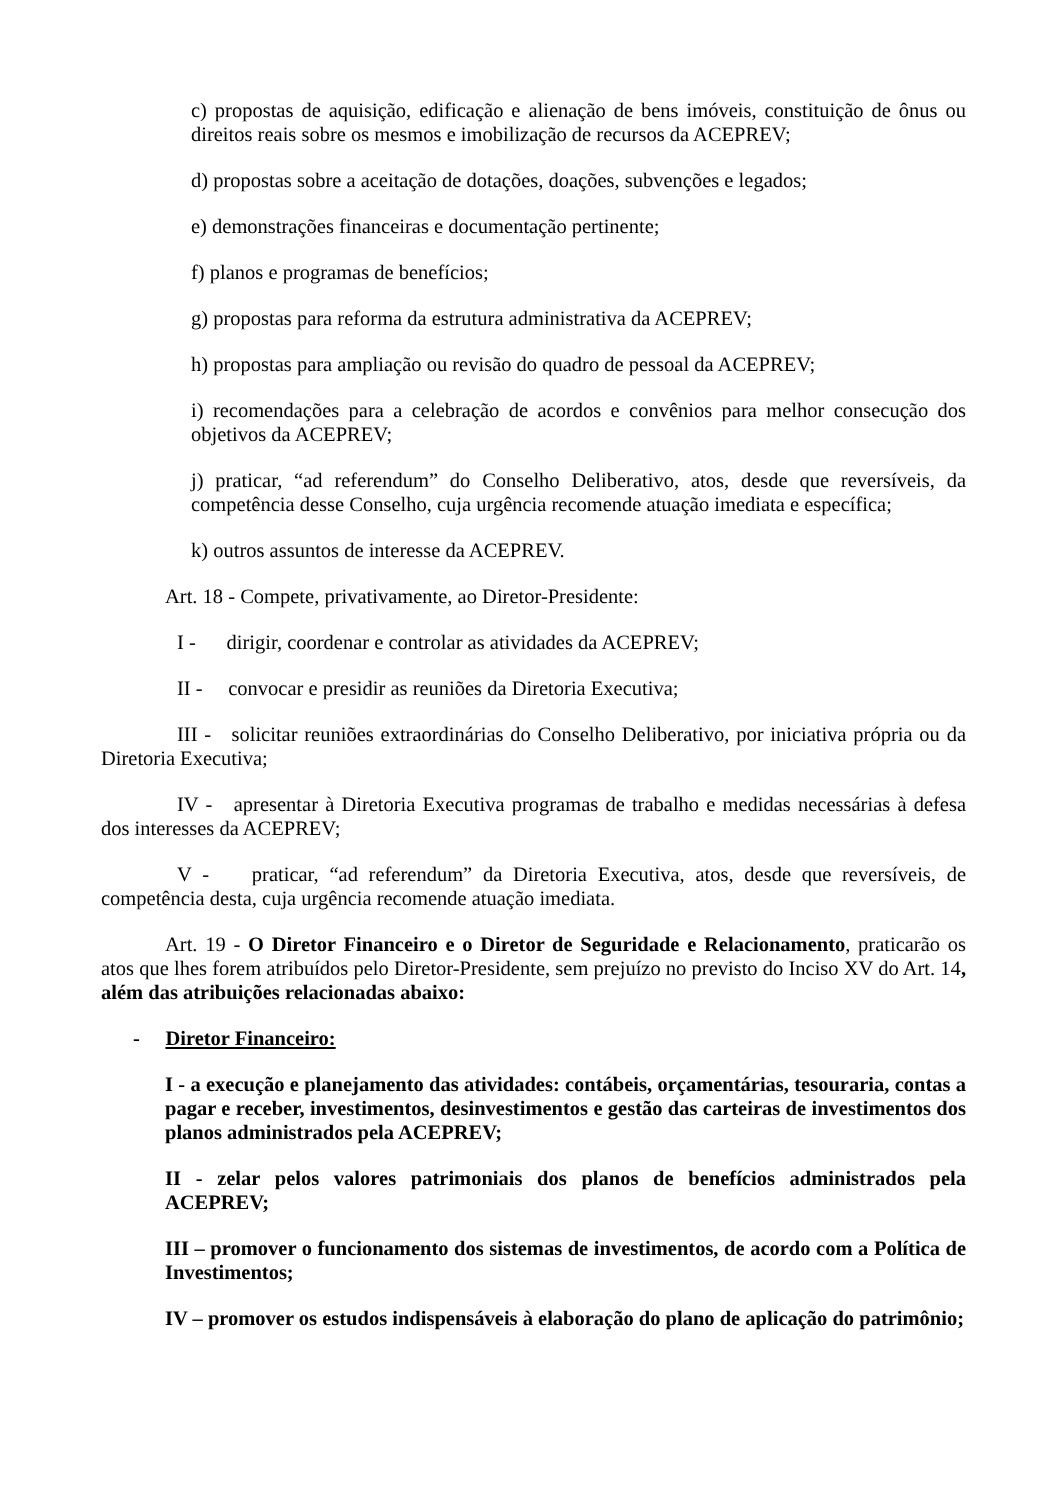c) propostas de aquisição, edificação e alienação de bens imóveis, constituição de ônus ou direitos reais sobre os mesmos e imobilização de recursos da ACEPREV;
d) propostas sobre a aceitação de dotações, doações, subvenções e legados;
e) demonstrações financeiras e documentação pertinente;
f) planos e programas de benefícios;
g) propostas para reforma da estrutura administrativa da ACEPREV;
h) propostas para ampliação ou revisão do quadro de pessoal da ACEPREV;
i) recomendações para a celebração de acordos e convênios para melhor consecução dos objetivos da ACEPREV;
j) praticar, “ad referendum” do Conselho Deliberativo, atos, desde que reversíveis, da competência desse Conselho, cuja urgência recomende atuação imediata e específica;
k) outros assuntos de interesse da ACEPREV.
Art. 18 - Compete, privativamente, ao Diretor-Presidente:
I - dirigir, coordenar e controlar as atividades da ACEPREV;
II - convocar e presidir as reuniões da Diretoria Executiva;
III - solicitar reuniões extraordinárias do Conselho Deliberativo, por iniciativa própria ou da Diretoria Executiva;
IV - apresentar à Diretoria Executiva programas de trabalho e medidas necessárias à defesa dos interesses da ACEPREV;
V - praticar, “ad referendum” da Diretoria Executiva, atos, desde que reversíveis, de competência desta, cuja urgência recomende atuação imediata.
Art. 19 - O Diretor Financeiro e o Diretor de Seguridade e Relacionamento, praticarão os atos que lhes forem atribuídos pelo Diretor-Presidente, sem prejuízo no previsto do Inciso XV do Art. 14, além das atribuições relacionadas abaixo:
- Diretor Financeiro:
I - a execução e planejamento das atividades: contábeis, orçamentárias, tesouraria, contas a pagar e receber, investimentos, desinvestimentos e gestão das carteiras de investimentos dos planos administrados pela ACEPREV;
II - zelar pelos valores patrimoniais dos planos de benefícios administrados pela ACEPREV;
III – promover o funcionamento dos sistemas de investimentos, de acordo com a Política de Investimentos;
IV – promover os estudos indispensáveis à elaboração do plano de aplicação do patrimônio;